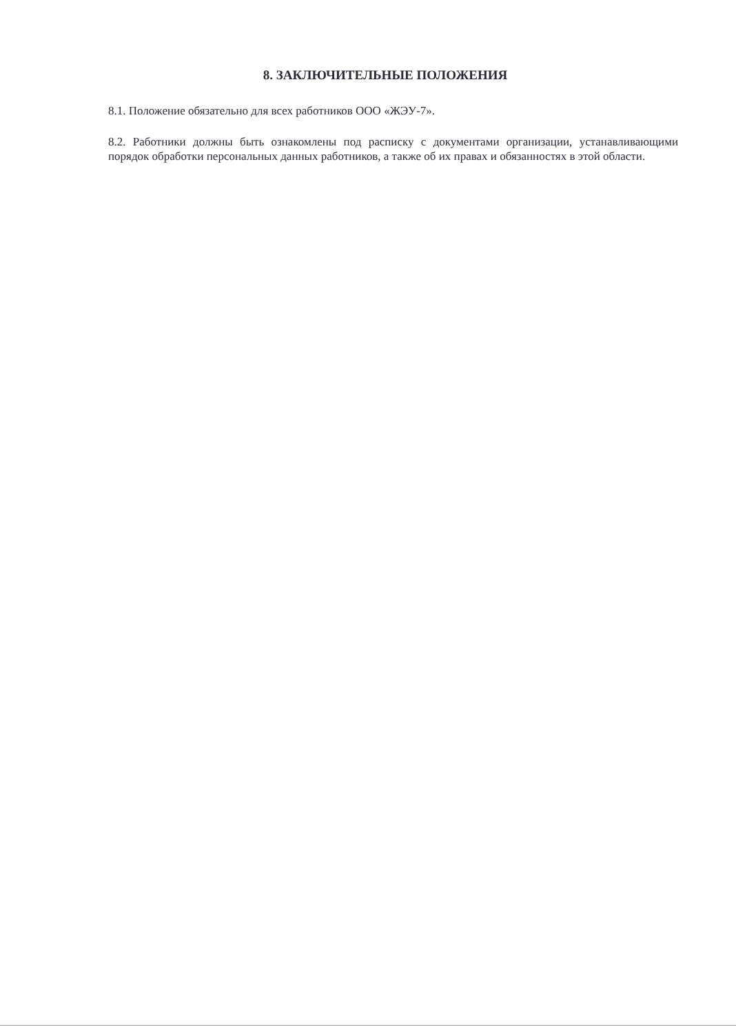8. ЗАКЛЮЧИТЕЛЬНЫЕ ПОЛОЖЕНИЯ
8.1. Положение обязательно для всех работников ООО «ЖЭУ-7».
8.2. Работники должны быть ознакомлены под расписку с документами организации, устанавливающими порядок обработки персональных данных работников, а также об их правах и обязанностях в этой области.